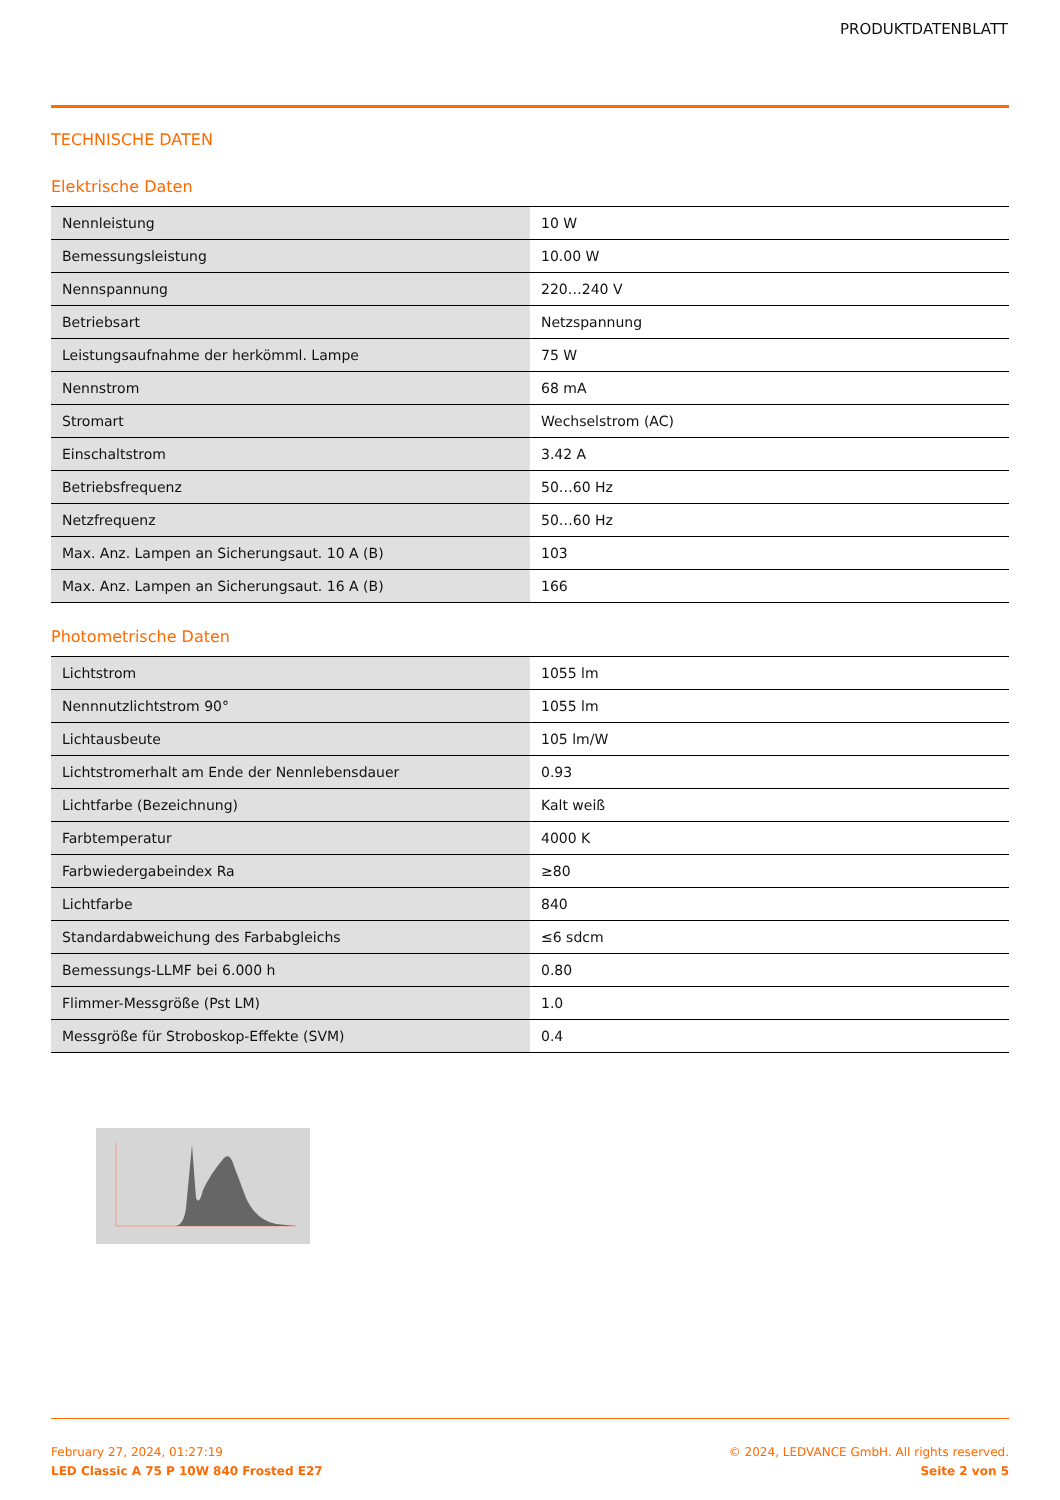PRODUKTDATENBLATT
TECHNISCHE DATEN
Elektrische Daten
| Nennleistung | 10 W |
| Bemessungsleistung | 10.00 W |
| Nennspannung | 220…240 V |
| Betriebsart | Netzspannung |
| Leistungsaufnahme der herkömml. Lampe | 75 W |
| Nennstrom | 68 mA |
| Stromart | Wechselstrom (AC) |
| Einschaltstrom | 3.42 A |
| Betriebsfrequenz | 50…60 Hz |
| Netzfrequenz | 50…60 Hz |
| Max. Anz. Lampen an Sicherungsaut. 10 A (B) | 103 |
| Max. Anz. Lampen an Sicherungsaut. 16 A (B) | 166 |
Photometrische Daten
| Lichtstrom | 1055 lm |
| Nennnutzlichtstrom 90° | 1055 lm |
| Lichtausbeute | 105 lm/W |
| Lichtstromerhalt am Ende der Nennlebensdauer | 0.93 |
| Lichtfarbe (Bezeichnung) | Kalt weiß |
| Farbtemperatur | 4000 K |
| Farbwiedergabeindex Ra | ≥80 |
| Lichtfarbe | 840 |
| Standardabweichung des Farbabgleichs | ≤6 sdcm |
| Bemessungs-LLMF bei 6.000 h | 0.80 |
| Flimmer-Messgröße (Pst LM) | 1.0 |
| Messgröße für Stroboskop-Effekte (SVM) | 0.4 |
February 27, 2024, 01:27:19
LED Classic A 75 P 10W 840 Frosted E27
© 2024, LEDVANCE GmbH. All rights reserved.
Seite 2 von 5